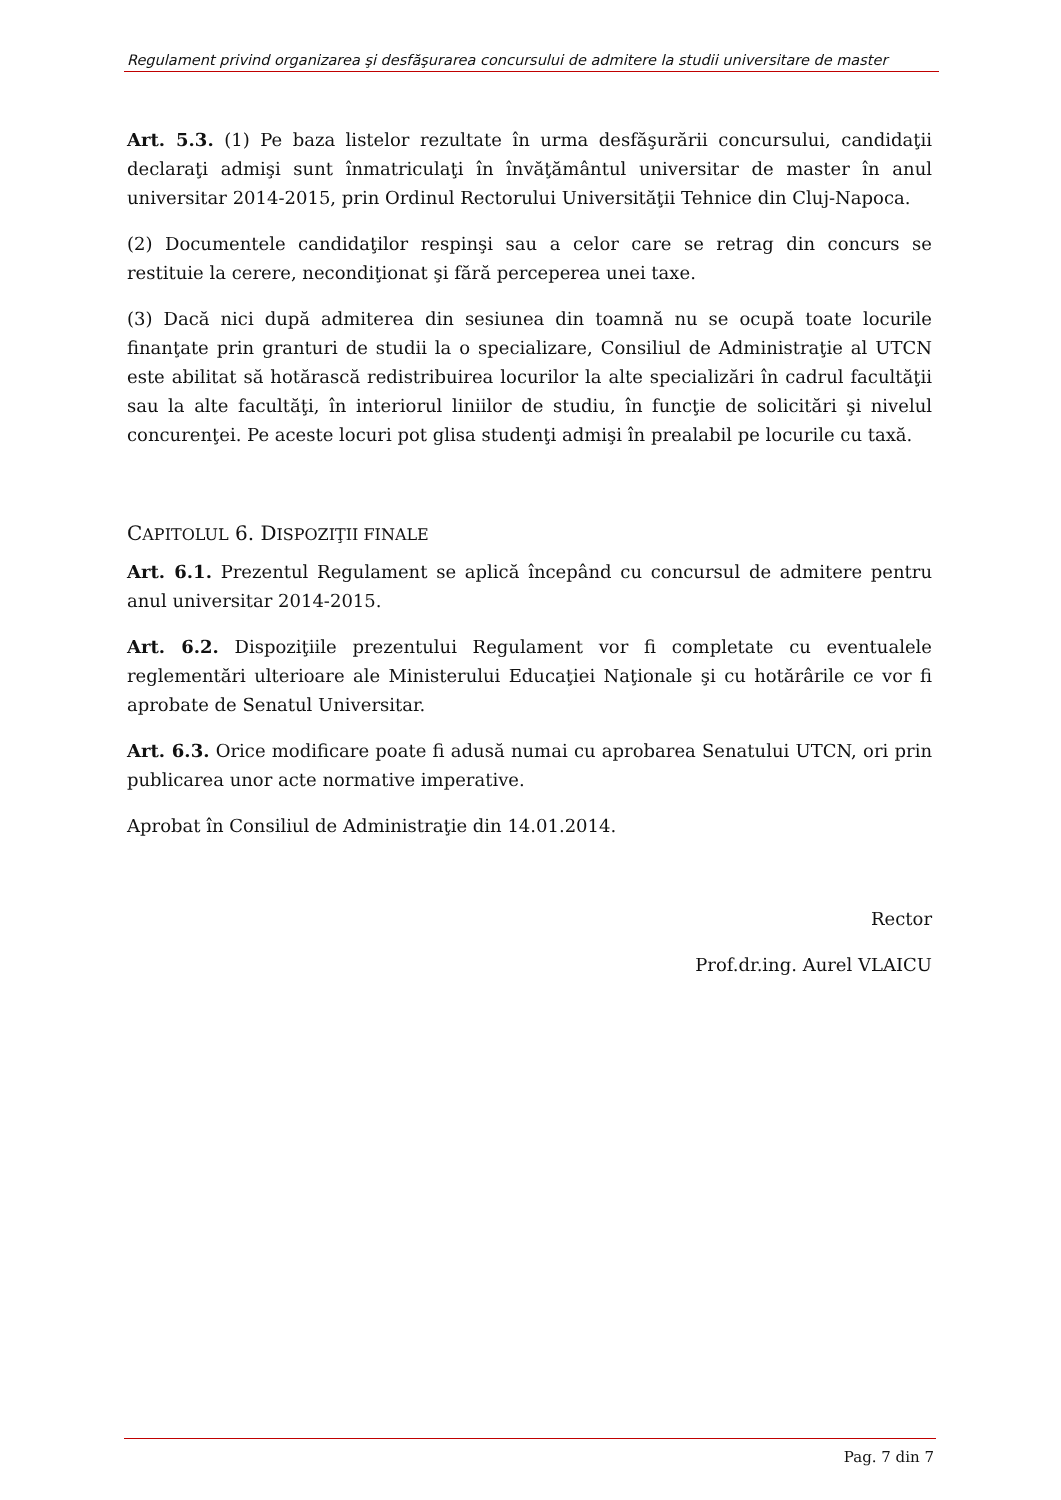Regulament privind organizarea şi desfăşurarea concursului de admitere la studii universitare de master
Art. 5.3. (1) Pe baza listelor rezultate în urma desfăşurării concursului, candidaţii declaraţi admişi sunt înmatriculaţi în învăţământul universitar de master în anul universitar 2014-2015, prin Ordinul Rectorului Universităţii Tehnice din Cluj-Napoca.
(2) Documentele candidaţilor respinşi sau a celor care se retrag din concurs se restituie la cerere, necondiţionat şi fără perceperea unei taxe.
(3) Dacă nici după admiterea din sesiunea din toamnă nu se ocupă toate locurile finanţate prin granturi de studii la o specializare, Consiliul de Administraţie al UTCN este abilitat să hotărască redistribuirea locurilor la alte specializări în cadrul facultăţii sau la alte facultăţi, în interiorul liniilor de studiu, în funcţie de solicitări şi nivelul concurenţei. Pe aceste locuri pot glisa studenţi admişi în prealabil pe locurile cu taxă.
CAPITOLUL 6. DISPOZIŢII FINALE
Art. 6.1. Prezentul Regulament se aplică începând cu concursul de admitere pentru anul universitar 2014-2015.
Art. 6.2. Dispoziţiile prezentului Regulament vor fi completate cu eventualele reglementări ulterioare ale Ministerului Educaţiei Naţionale şi cu hotărârile ce vor fi aprobate de Senatul Universitar.
Art. 6.3. Orice modificare poate fi adusă numai cu aprobarea Senatului UTCN, ori prin publicarea unor acte normative imperative.
Aprobat în Consiliul de Administraţie din 14.01.2014.
Rector
Prof.dr.ing. Aurel VLAICU
Pag. 7 din 7